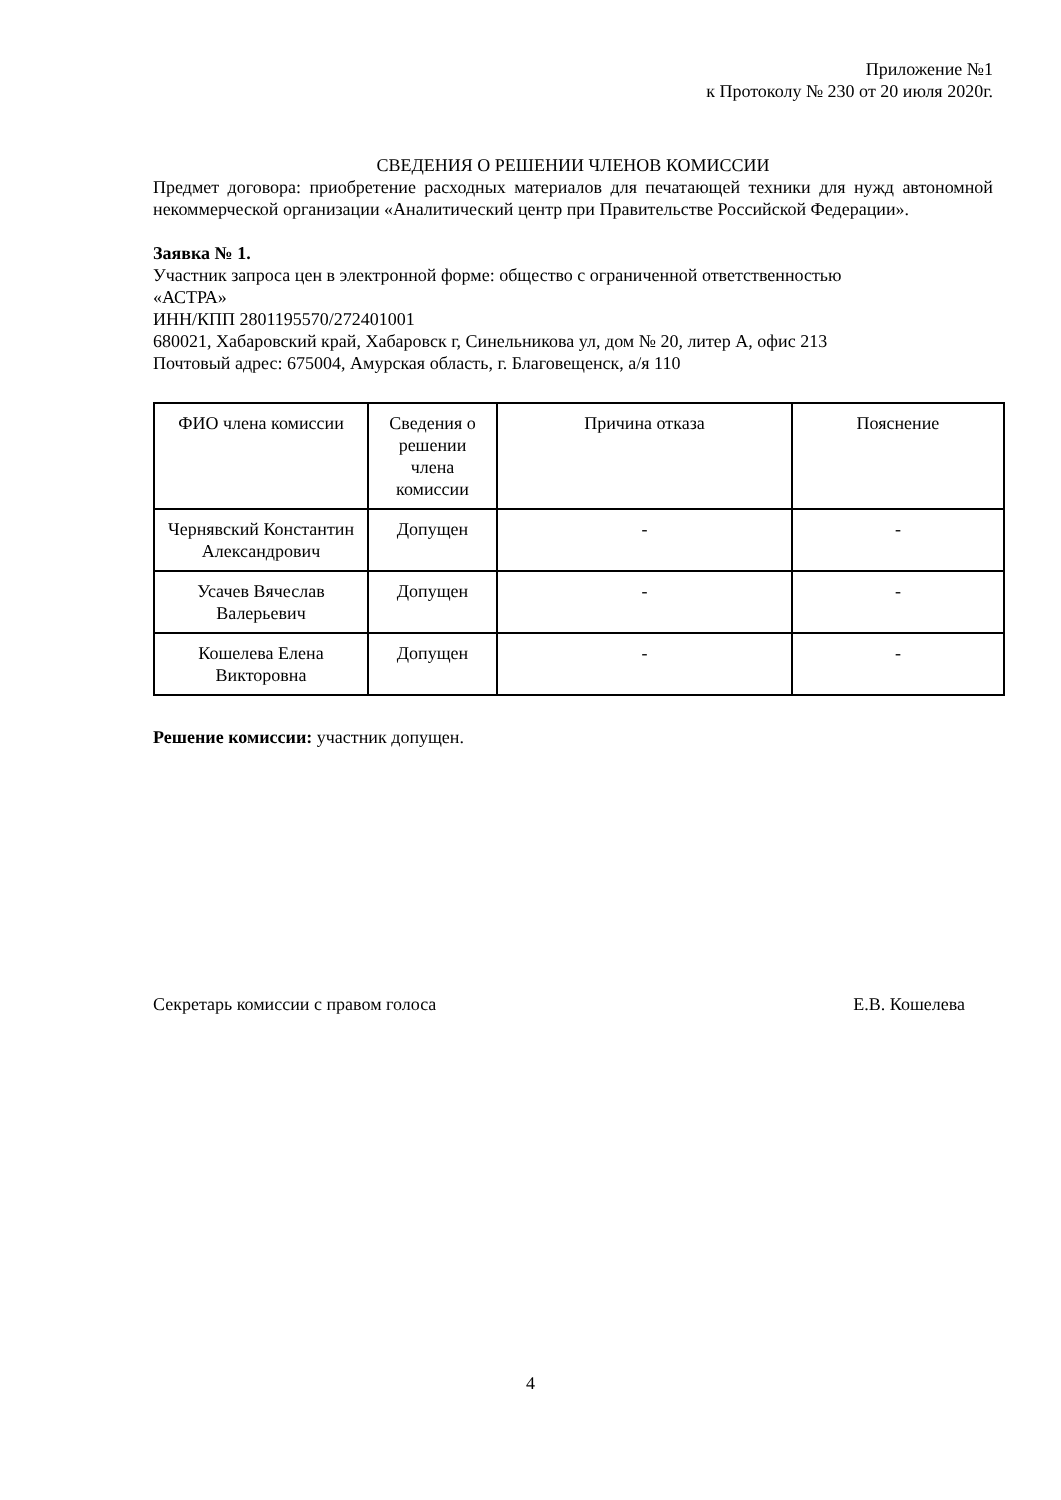Приложение №1
к Протоколу № 230 от 20 июля 2020г.
СВЕДЕНИЯ О РЕШЕНИИ ЧЛЕНОВ КОМИССИИ
Предмет договора: приобретение расходных материалов для печатающей техники для нужд автономной некоммерческой организации «Аналитический центр при Правительстве Российской Федерации».
Заявка № 1.
Участник запроса цен в электронной форме: общество с ограниченной ответственностью
«АСТРА»
ИНН/КПП 2801195570/272401001
680021, Хабаровский край, Хабаровск г, Синельникова ул, дом № 20, литер А, офис 213
Почтовый адрес: 675004, Амурская область, г. Благовещенск, а/я 110
| ФИО члена комиссии | Сведения о решении члена комиссии | Причина отказа | Пояснение |
| --- | --- | --- | --- |
| Чернявский Константин Александрович | Допущен | - | - |
| Усачев Вячеслав Валерьевич | Допущен | - | - |
| Кошелева Елена Викторовна | Допущен | - | - |
Решение комиссии: участник допущен.
Секретарь комиссии с правом голоса Е.В. Кошелева
4